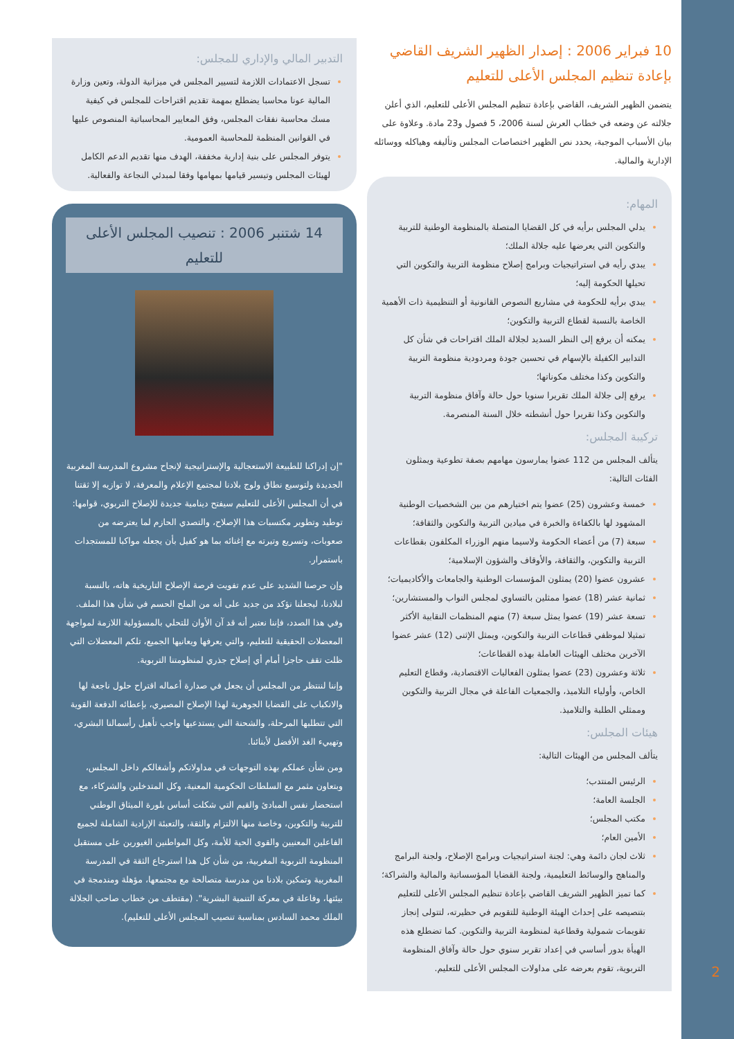10 فبراير 2006 : إصدار الظهير الشريف القاضي بإعادة تنظيم المجلس الأعلى للتعليم
يتضمن الظهير الشريف، القاضي بإعادة تنظيم المجلس الأعلى للتعليم، الذي أعلن جلالته عن وضعه في خطاب العرش لسنة 2006، 5 فصول و23 مادة. وعلاوة على بيان الأسباب الموجبة، يحدد نص الظهير اختصاصات المجلس وتأليفه وهياكله ووسائله الإدارية والمالية.
المهام:
يدلي المجلس برأيه في كل القضايا المتصلة بالمنظومة الوطنية للتربية والتكوين التي يعرضها عليه جلالة الملك؛
يبدي رأيه في استراتيجيات وبرامج إصلاح منظومة التربية والتكوين التي تحيلها الحكومة إليه؛
يبدي برأيه للحكومة في مشاريع النصوص القانونية أو التنظيمية ذات الأهمية الخاصة بالنسبة لقطاع التربية والتكوين؛
يمكنه أن يرفع إلى النظر السديد لجلالة الملك اقتراحات في شأن كل التدابير الكفيلة بالإسهام في تحسين جودة ومردودية منظومة التربية والتكوين وكذا مختلف مكوناتها؛
يرفع إلى جلالة الملك تقريرا سنويا حول حالة وآفاق منظومة التربية والتكوين وكذا تقريرا حول أنشطته خلال السنة المنصرمة.
تركيبة المجلس:
يتألف المجلس من 112 عضوا يمارسون مهامهم بصفة تطوعية ويمثلون الفئات التالية:
خمسة وعشرون (25) عضوا يتم اختيارهم من بين الشخصيات الوطنية المشهود لها بالكفاءة والخبرة في ميادين التربية والتكوين والثقافة؛
سبعة (7) من أعضاء الحكومة ولاسيما منهم الوزراء المكلفون بقطاعات التربية والتكوين، والثقافة، والأوقاف والشؤون الإسلامية؛
عشرون عضوا (20) يمثلون المؤسسات الوطنية والجامعات والأكاديميات؛
ثمانية عشر (18) عضوا ممثلين بالتساوي لمجلس النواب والمستشارين؛
تسعة عشر (19) عضوا يمثل سبعة (7) منهم المنظمات النقابية الأكثر تمثيلا لموظفي قطاعات التربية والتكوين، ويمثل الإثنى (12) عشر عضوا الآخرين مختلف الهيئات العاملة بهذه القطاعات؛
ثلاثة وعشرون (23) عضوا يمثلون الفعاليات الاقتصادية، وقطاع التعليم الخاص، وأولياء التلاميذ، والجمعيات الفاعلة في مجال التربية والتكوين وممثلي الطلبة والتلاميذ.
هيئات المجلس:
يتألف المجلس من الهيئات التالية:
الرئيس المنتدب؛
الجلسة العامة؛
مكتب المجلس؛
الأمين العام؛
ثلاث لجان دائمة وهي: لجنة استراتيجيات وبرامج الإصلاح، ولجنة البرامج والمناهج والوسائط التعليمية، ولجنة القضايا المؤسساتية والمالية والشراكة؛
كما تميز الظهير الشريف القاضي بإعادة تنظيم المجلس الأعلى للتعليم بتنصيصه على إحداث الهيئة الوطنية للتقويم في حظيرته، لتتولى إنجاز تقويمات شمولية وقطاعية لمنظومة التربية والتكوين. كما تضطلع هذه الهيأة بدور أساسي في إعداد تقرير سنوي حول حالة وآفاق المنظومة التربوية، تقوم بعرضه على مداولات المجلس الأعلى للتعليم.
التدبير المالي والإداري للمجلس:
تسجل الاعتمادات اللازمة لتسيير المجلس في ميزانية الدولة، وتعين وزارة المالية عونا محاسبا يضطلع بمهمة تقديم اقتراحات للمجلس في كيفية مسك محاسبة نفقات المجلس، وفق المعايير المحاسباتية المنصوص عليها في القوانين المنظمة للمحاسبة العمومية.
يتوفر المجلس على بنية إدارية مخففة، الهدف منها تقديم الدعم الكامل لهيئات المجلس وتيسير قيامها بمهامها وفقا لمبدئي النجاعة والفعالية.
14 شتنبر 2006 : تنصيب المجلس الأعلى للتعليم
"إن إدراكنا للطبيعة الاستعجالية والإستراتيجية لإنجاح مشروع المدرسة المغربية الجديدة ولتوسيع نطاق ولوج بلادنا لمجتمع الإعلام والمعرفة، لا توازيه إلا ثقتنا في أن المجلس الأعلى للتعليم سيفتح دينامية جديدة للإصلاح التربوي، قوامها: توطيد وتطوير مكتسبات هذا الإصلاح، والتصدي الحازم لما يعترضه من صعوبات، وتسريع وتيرته مع إغنائه بما هو كفيل بأن يجعله مواكبا للمستجدات باستمرار.
وإن حرصنا الشديد على عدم تفويت فرصة الإصلاح التاريخية هاته، بالنسبة لبلادنا، ليجعلنا نؤكد من جديد على أنه من الملح الحسم في شأن هذا الملف. وفي هذا الصدد، فإننا نعتبر أنه قد آن الأوان للتحلي بالمسؤولية اللازمة لمواجهة المعضلات الحقيقية للتعليم، والتي يعرفها ويعانيها الجميع، تلكم المعضلات التي ظلت تقف حاجزا أمام أي إصلاح جذري لمنظومتنا التربوية.
وإننا لننتظر من المجلس أن يجعل في صدارة أعماله اقتراح حلول ناجعة لها والانكباب على القضايا الجوهرية لهذا الإصلاح المصيري، بإعطائه الدفعة القوية التي تتطلبها المرحلة، والشحنة التي يستدعيها واجب تأهيل رأسمالنا البشري، وتهييء الغد الأفضل لأبنائنا.
ومن شأن عملكم بهذه التوجهات في مداولاتكم وأشغالكم داخل المجلس، وبتعاون مثمر مع السلطات الحكومية المعنية، وكل المتدخلين والشركاء، مع استحضار نفس المبادئ والقيم التي شكلت أساس بلورة الميثاق الوطني للتربية والتكوين، وخاصة منها الالتزام والثقة، والتعبئة الإرادية الشاملة لجميع الفاعلين المعنيين والقوى الحية للأمة، وكل المواطنين الغيورين على مستقبل المنظومة التربوية المغربية، من شأن كل هذا استرجاع الثقة في المدرسة المغربية وتمكين بلادنا من مدرسة متصالحة مع مجتمعها، مؤهلة ومندمجة في بيئتها، وفاعلة في معركة التنمية البشرية". (مقتطف من خطاب صاحب الجلالة الملك محمد السادس بمناسبة تنصيب المجلس الأعلى للتعليم).
2